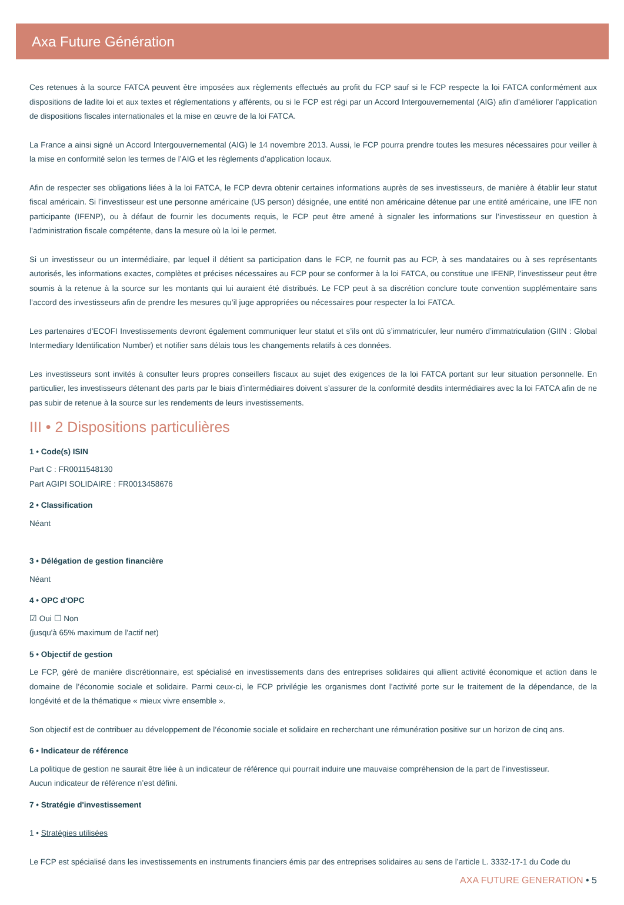Axa Future Génération
Ces retenues à la source FATCA peuvent être imposées aux règlements effectués au profit du FCP sauf si le FCP respecte la loi FATCA conformément aux dispositions de ladite loi et aux textes et réglementations y afférents, ou si le FCP est régi par un Accord Intergouvernemental (AIG) afin d’améliorer l’application de dispositions fiscales internationales et la mise en œuvre de la loi FATCA.
La France a ainsi signé un Accord Intergouvernemental (AIG) le 14 novembre 2013. Aussi, le FCP pourra prendre toutes les mesures nécessaires pour veiller à la mise en conformité selon les termes de l’AIG et les règlements d’application locaux.
Afin de respecter ses obligations liées à la loi FATCA, le FCP devra obtenir certaines informations auprès de ses investisseurs, de manière à établir leur statut fiscal américain. Si l’investisseur est une personne américaine (US person) désignée, une entité non américaine détenue par une entité américaine, une IFE non participante (IFENP), ou à défaut de fournir les documents requis, le FCP peut être amené à signaler les informations sur l’investisseur en question à l’administration fiscale compétente, dans la mesure où la loi le permet.
Si un investisseur ou un intermédiaire, par lequel il détient sa participation dans le FCP, ne fournit pas au FCP, à ses mandataires ou à ses représentants autorisés, les informations exactes, complètes et précises nécessaires au FCP pour se conformer à la loi FATCA, ou constitue une IFENP, l’investisseur peut être soumis à la retenue à la source sur les montants qui lui auraient été distribués. Le FCP peut à sa discrétion conclure toute convention supplémentaire sans l’accord des investisseurs afin de prendre les mesures qu’il juge appropriées ou nécessaires pour respecter la loi FATCA.
Les partenaires d’ECOFI Investissements devront également communiquer leur statut et s’ils ont dû s’immatriculer, leur numéro d’immatriculation (GIIN : Global Intermediary Identification Number) et notifier sans délais tous les changements relatifs à ces données.
Les investisseurs sont invités à consulter leurs propres conseillers fiscaux au sujet des exigences de la loi FATCA portant sur leur situation personnelle. En particulier, les investisseurs détenant des parts par le biais d’intermédiaires doivent s’assurer de la conformité desdits intermédiaires avec la loi FATCA afin de ne pas subir de retenue à la source sur les rendements de leurs investissements.
III • 2 Dispositions particulières
1 • Code(s) ISIN
Part C : FR0011548130
Part AGIPI SOLIDAIRE : FR0013458676
2 • Classification
Néant
3 • Délégation de gestion financière
Néant
4 • OPC d'OPC
☑ Oui ☐ Non
(jusqu'à 65% maximum de l'actif net)
5 • Objectif de gestion
Le FCP, géré de manière discrétionnaire, est spécialisé en investissements dans des entreprises solidaires qui allient activité économique et action dans le domaine de l’économie sociale et solidaire. Parmi ceux-ci, le FCP privilégie les organismes dont l’activité porte sur le traitement de la dépendance, de la longévité et de la thématique « mieux vivre ensemble ».
Son objectif est de contribuer au développement de l’économie sociale et solidaire en recherchant une rémunération positive sur un horizon de cinq ans.
6 • Indicateur de référence
La politique de gestion ne saurait être liée à un indicateur de référence qui pourrait induire une mauvaise compréhension de la part de l’investisseur.
Aucun indicateur de référence n’est défini.
7 • Stratégie d'investissement
1 • Stratégies utilisées
Le FCP est spécialisé dans les investissements en instruments financiers émis par des entreprises solidaires au sens de l’article L. 3332-17-1 du Code du
AXA FUTURE GENERATION • 5